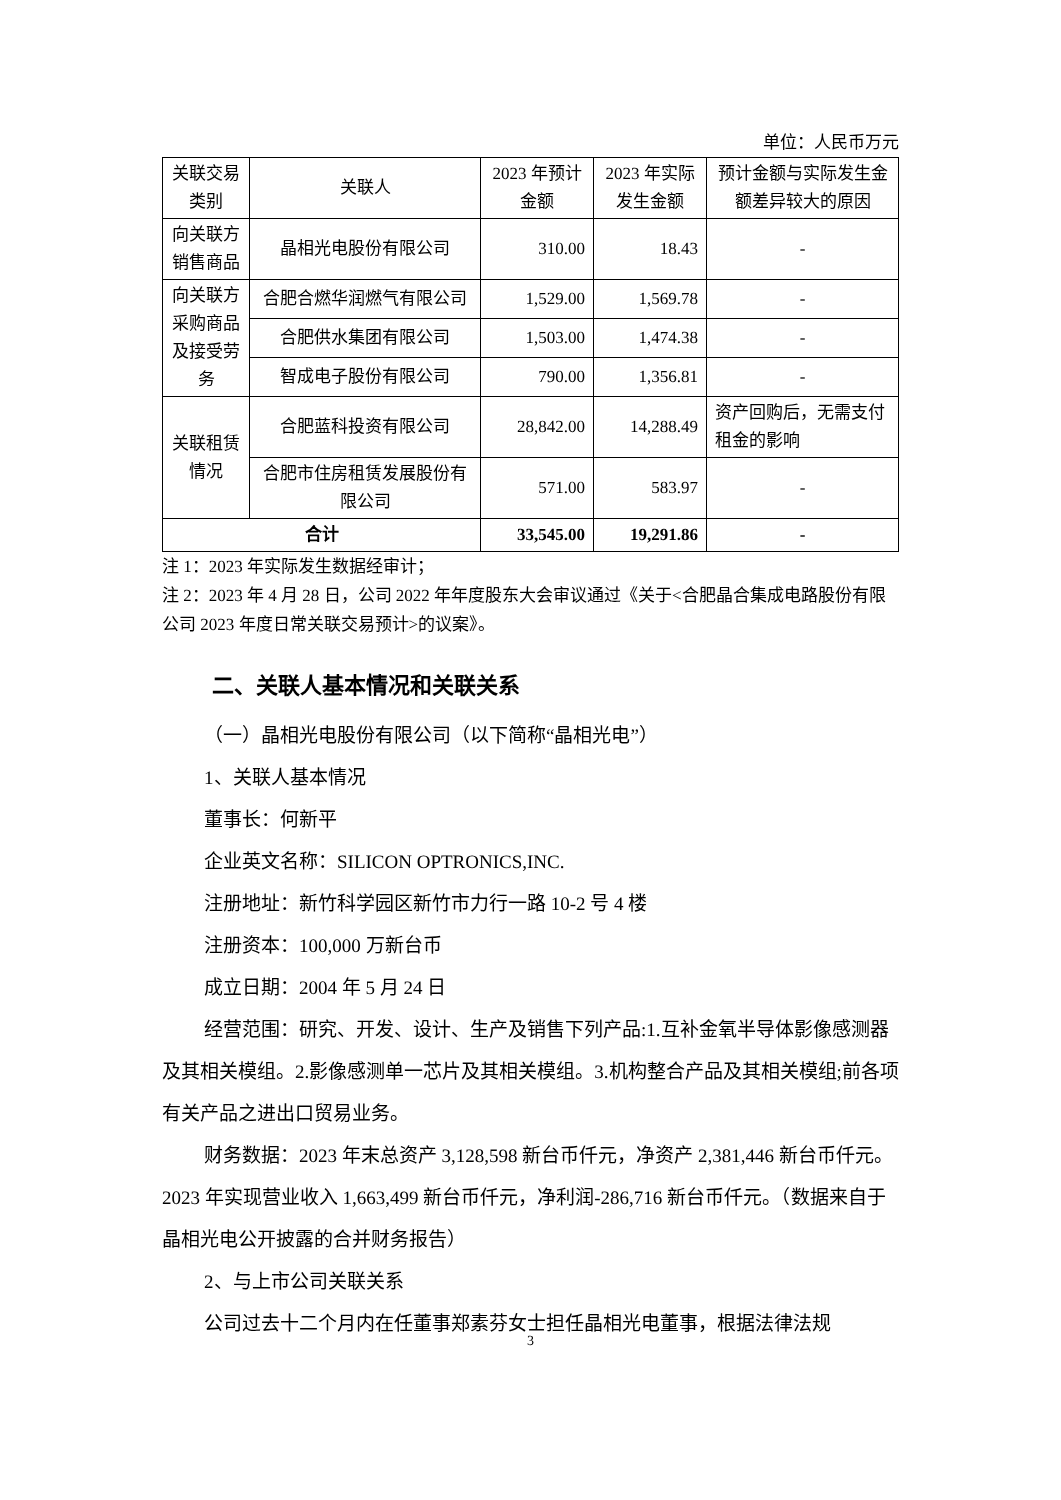单位：人民币万元
| 关联交易类别 | 关联人 | 2023 年预计金额 | 2023 年实际发生金额 | 预计金额与实际发生金额差异较大的原因 |
| --- | --- | --- | --- | --- |
| 向关联方销售商品 | 晶相光电股份有限公司 | 310.00 | 18.43 | - |
| 向关联方采购商品及接受劳务 | 合肥合燃华润燃气有限公司 | 1,529.00 | 1,569.78 | - |
| | 合肥供水集团有限公司 | 1,503.00 | 1,474.38 | - |
| | 智成电子股份有限公司 | 790.00 | 1,356.81 | - |
| 关联租赁情况 | 合肥蓝科投资有限公司 | 28,842.00 | 14,288.49 | 资产回购后，无需支付租金的影响 |
| | 合肥市住房租赁发展股份有限公司 | 571.00 | 583.97 | - |
| 合计 | | 33,545.00 | 19,291.86 | - |
注 1：2023 年实际发生数据经审计；
注 2：2023 年 4 月 28 日，公司 2022 年年度股东大会审议通过《关于<合肥晶合集成电路股份有限公司 2023 年度日常关联交易预计>的议案》。
二、关联人基本情况和关联关系
（一）晶相光电股份有限公司（以下简称“晶相光电”）
1、关联人基本情况
董事长：何新平
企业英文名称：SILICON OPTRONICS,INC.
注册地址：新竹科学园区新竹市力行一路 10-2 号 4 楼
注册资本：100,000 万新台币
成立日期：2004 年 5 月 24 日
经营范围：研究、开发、设计、生产及销售下列产品:1.互补金氧半导体影像感测器及其相关模组。2.影像感测单一芯片及其相关模组。3.机构整合产品及其相关模组;前各项有关产品之进出口贸易业务。
财务数据：2023 年末总资产 3,128,598 新台币仟元，净资产 2,381,446 新台币仟元。2023 年实现营业收入 1,663,499 新台币仟元，净利润-286,716 新台币仟元。（数据来自于晶相光电公开披露的合并财务报告）
2、与上市公司关联关系
公司过去十二个月内在任董事郑素芬女士担任晶相光电董事，根据法律法规
3